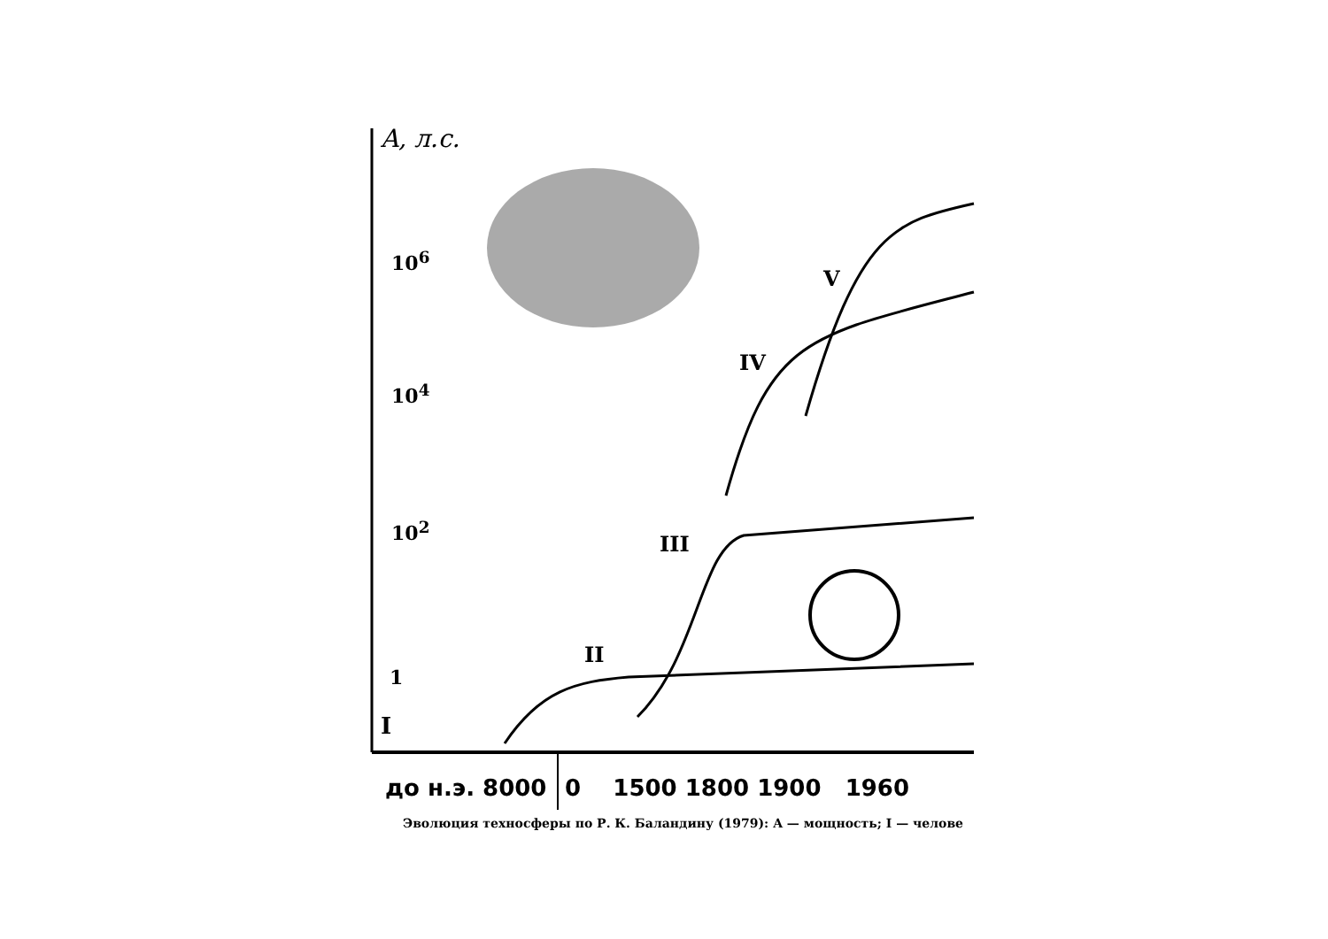A, л.с.
10<sup>6</sup>
10<sup>4</sup>
10<sup>2</sup>
1
I
II
III
IV
V
до н.э. 8000 0 1500 1800 1900 1960
Эволюция техносферы по Р. К. Баландину (1979): A — мощность; I — челове